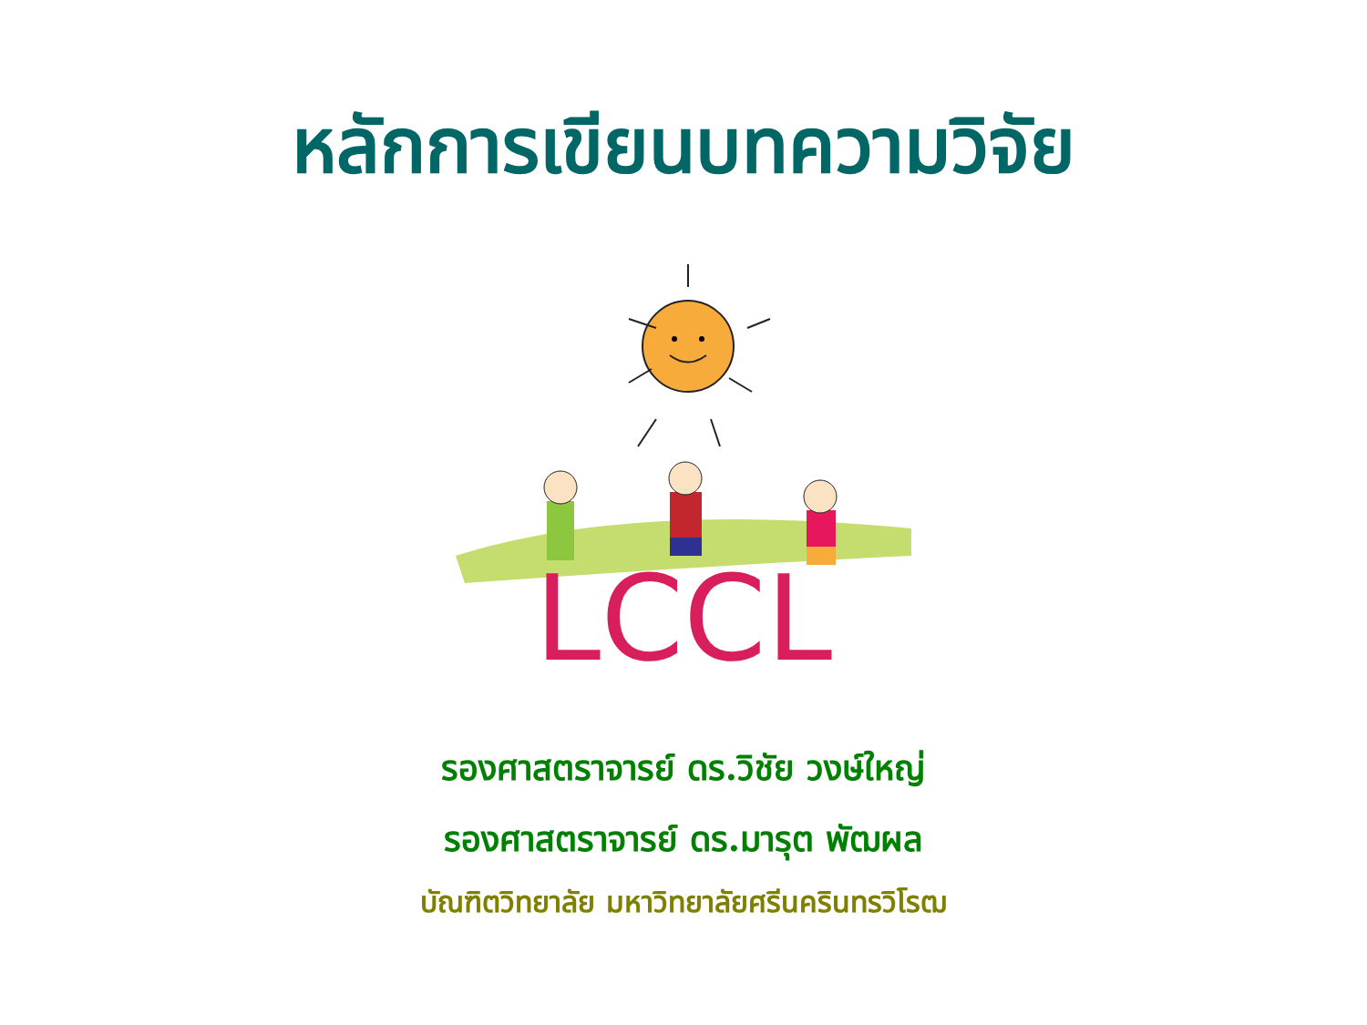หลักการเขียนบทความวิจัย
LCCL
รองศาสตราจารย์ ดร.วิชัย วงษ์ใหญ่
รองศาสตราจารย์ ดร.มารุต พัฒผล
บัณฑิตวิทยาลัย มหาวิทยาลัยศรีนครินทรวิโรฒ